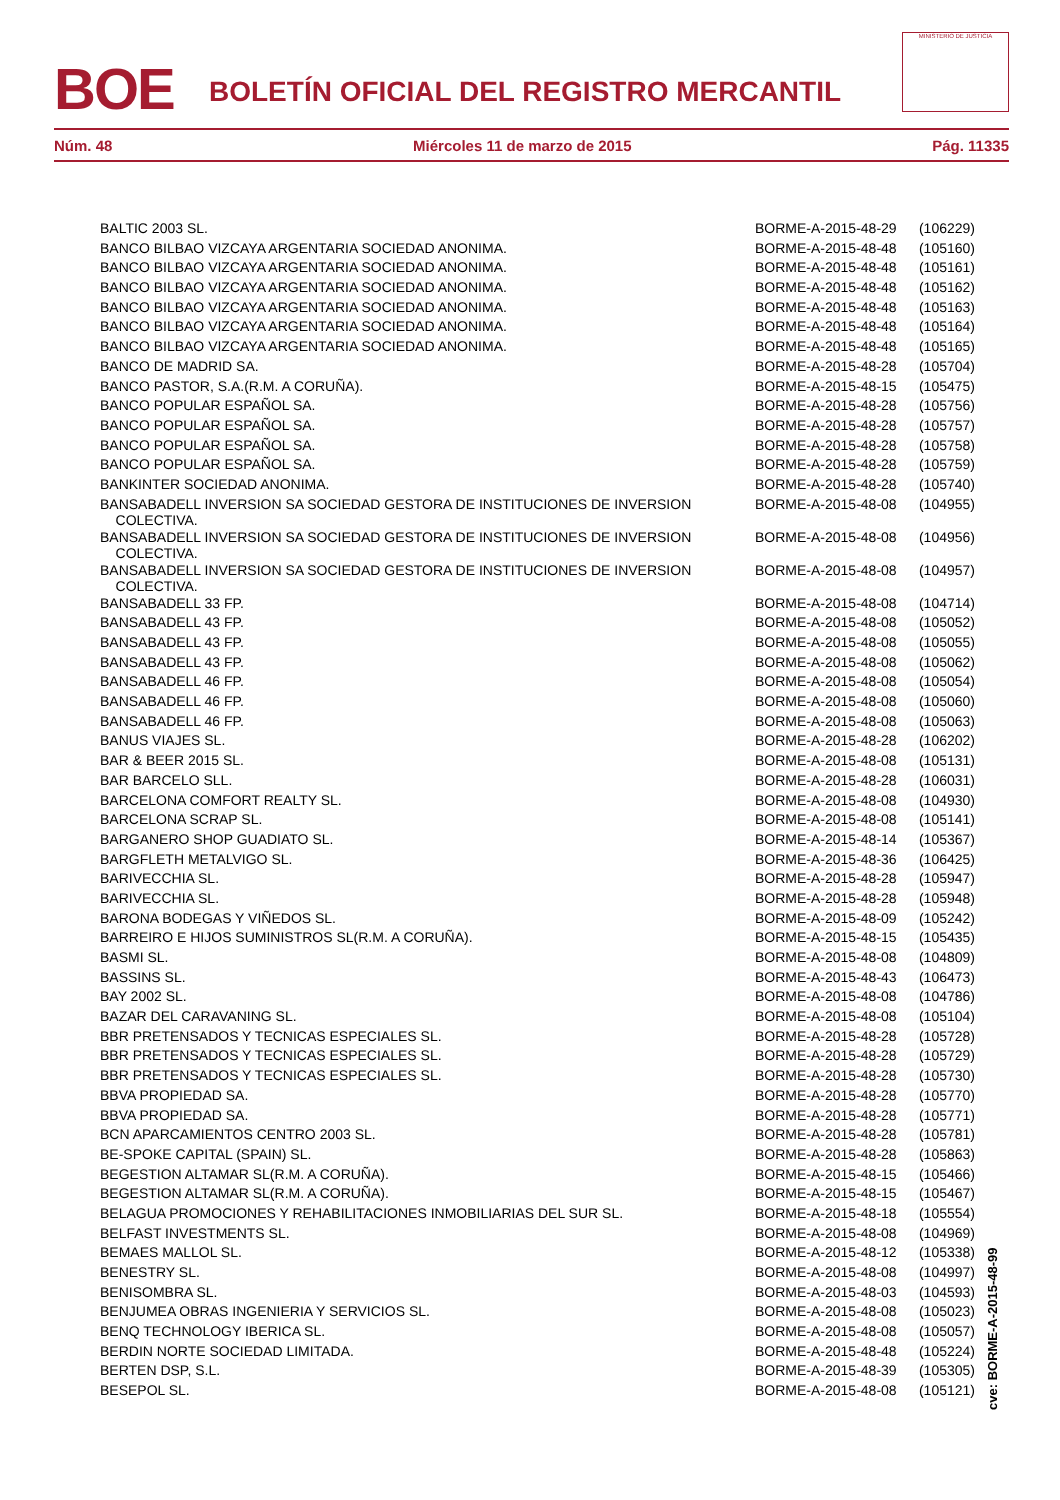BOE
BOLETÍN OFICIAL DEL REGISTRO MERCANTIL
MINISTERIO DE JUSTICIA
Núm. 48 Miércoles 11 de marzo de 2015 Pág. 11335
| BALTIC 2003 SL. | BORME-A-2015-48-29 | (106229) |
| BANCO BILBAO VIZCAYA ARGENTARIA SOCIEDAD ANONIMA. | BORME-A-2015-48-48 | (105160) |
| BANCO BILBAO VIZCAYA ARGENTARIA SOCIEDAD ANONIMA. | BORME-A-2015-48-48 | (105161) |
| BANCO BILBAO VIZCAYA ARGENTARIA SOCIEDAD ANONIMA. | BORME-A-2015-48-48 | (105162) |
| BANCO BILBAO VIZCAYA ARGENTARIA SOCIEDAD ANONIMA. | BORME-A-2015-48-48 | (105163) |
| BANCO BILBAO VIZCAYA ARGENTARIA SOCIEDAD ANONIMA. | BORME-A-2015-48-48 | (105164) |
| BANCO BILBAO VIZCAYA ARGENTARIA SOCIEDAD ANONIMA. | BORME-A-2015-48-48 | (105165) |
| BANCO DE MADRID SA. | BORME-A-2015-48-28 | (105704) |
| BANCO PASTOR, S.A.(R.M. A CORUÑA). | BORME-A-2015-48-15 | (105475) |
| BANCO POPULAR ESPAÑOL SA. | BORME-A-2015-48-28 | (105756) |
| BANCO POPULAR ESPAÑOL SA. | BORME-A-2015-48-28 | (105757) |
| BANCO POPULAR ESPAÑOL SA. | BORME-A-2015-48-28 | (105758) |
| BANCO POPULAR ESPAÑOL SA. | BORME-A-2015-48-28 | (105759) |
| BANKINTER SOCIEDAD ANONIMA. | BORME-A-2015-48-28 | (105740) |
| BANSABADELL INVERSION SA SOCIEDAD GESTORA DE INSTITUCIONES DE INVERSION COLECTIVA. | BORME-A-2015-48-08 | (104955) |
| BANSABADELL INVERSION SA SOCIEDAD GESTORA DE INSTITUCIONES DE INVERSION COLECTIVA. | BORME-A-2015-48-08 | (104956) |
| BANSABADELL INVERSION SA SOCIEDAD GESTORA DE INSTITUCIONES DE INVERSION COLECTIVA. | BORME-A-2015-48-08 | (104957) |
| BANSABADELL 33 FP. | BORME-A-2015-48-08 | (104714) |
| BANSABADELL 43 FP. | BORME-A-2015-48-08 | (105052) |
| BANSABADELL 43 FP. | BORME-A-2015-48-08 | (105055) |
| BANSABADELL 43 FP. | BORME-A-2015-48-08 | (105062) |
| BANSABADELL 46 FP. | BORME-A-2015-48-08 | (105054) |
| BANSABADELL 46 FP. | BORME-A-2015-48-08 | (105060) |
| BANSABADELL 46 FP. | BORME-A-2015-48-08 | (105063) |
| BANUS VIAJES SL. | BORME-A-2015-48-28 | (106202) |
| BAR & BEER 2015 SL. | BORME-A-2015-48-08 | (105131) |
| BAR BARCELO SLL. | BORME-A-2015-48-28 | (106031) |
| BARCELONA COMFORT REALTY SL. | BORME-A-2015-48-08 | (104930) |
| BARCELONA SCRAP SL. | BORME-A-2015-48-08 | (105141) |
| BARGANERO SHOP GUADIATO SL. | BORME-A-2015-48-14 | (105367) |
| BARGFLETH METALVIGO SL. | BORME-A-2015-48-36 | (106425) |
| BARIVECCHIA SL. | BORME-A-2015-48-28 | (105947) |
| BARIVECCHIA SL. | BORME-A-2015-48-28 | (105948) |
| BARONA BODEGAS Y VIÑEDOS SL. | BORME-A-2015-48-09 | (105242) |
| BARREIRO E HIJOS SUMINISTROS SL(R.M. A CORUÑA). | BORME-A-2015-48-15 | (105435) |
| BASMI SL. | BORME-A-2015-48-08 | (104809) |
| BASSINS SL. | BORME-A-2015-48-43 | (106473) |
| BAY 2002 SL. | BORME-A-2015-48-08 | (104786) |
| BAZAR DEL CARAVANING SL. | BORME-A-2015-48-08 | (105104) |
| BBR PRETENSADOS Y TECNICAS ESPECIALES SL. | BORME-A-2015-48-28 | (105728) |
| BBR PRETENSADOS Y TECNICAS ESPECIALES SL. | BORME-A-2015-48-28 | (105729) |
| BBR PRETENSADOS Y TECNICAS ESPECIALES SL. | BORME-A-2015-48-28 | (105730) |
| BBVA PROPIEDAD SA. | BORME-A-2015-48-28 | (105770) |
| BBVA PROPIEDAD SA. | BORME-A-2015-48-28 | (105771) |
| BCN APARCAMIENTOS CENTRO 2003 SL. | BORME-A-2015-48-28 | (105781) |
| BE-SPOKE CAPITAL (SPAIN) SL. | BORME-A-2015-48-28 | (105863) |
| BEGESTION ALTAMAR SL(R.M. A CORUÑA). | BORME-A-2015-48-15 | (105466) |
| BEGESTION ALTAMAR SL(R.M. A CORUÑA). | BORME-A-2015-48-15 | (105467) |
| BELAGUA PROMOCIONES Y REHABILITACIONES INMOBILIARIAS DEL SUR SL. | BORME-A-2015-48-18 | (105554) |
| BELFAST INVESTMENTS SL. | BORME-A-2015-48-08 | (104969) |
| BEMAES MALLOL SL. | BORME-A-2015-48-12 | (105338) |
| BENESTRY SL. | BORME-A-2015-48-08 | (104997) |
| BENISOMBRA SL. | BORME-A-2015-48-03 | (104593) |
| BENJUMEA OBRAS INGENIERIA Y SERVICIOS SL. | BORME-A-2015-48-08 | (105023) |
| BENQ TECHNOLOGY IBERICA SL. | BORME-A-2015-48-08 | (105057) |
| BERDIN NORTE SOCIEDAD LIMITADA. | BORME-A-2015-48-48 | (105224) |
| BERTEN DSP, S.L. | BORME-A-2015-48-39 | (105305) |
| BESEPOL SL. | BORME-A-2015-48-08 | (105121) |
cve: BORME-A-2015-48-99